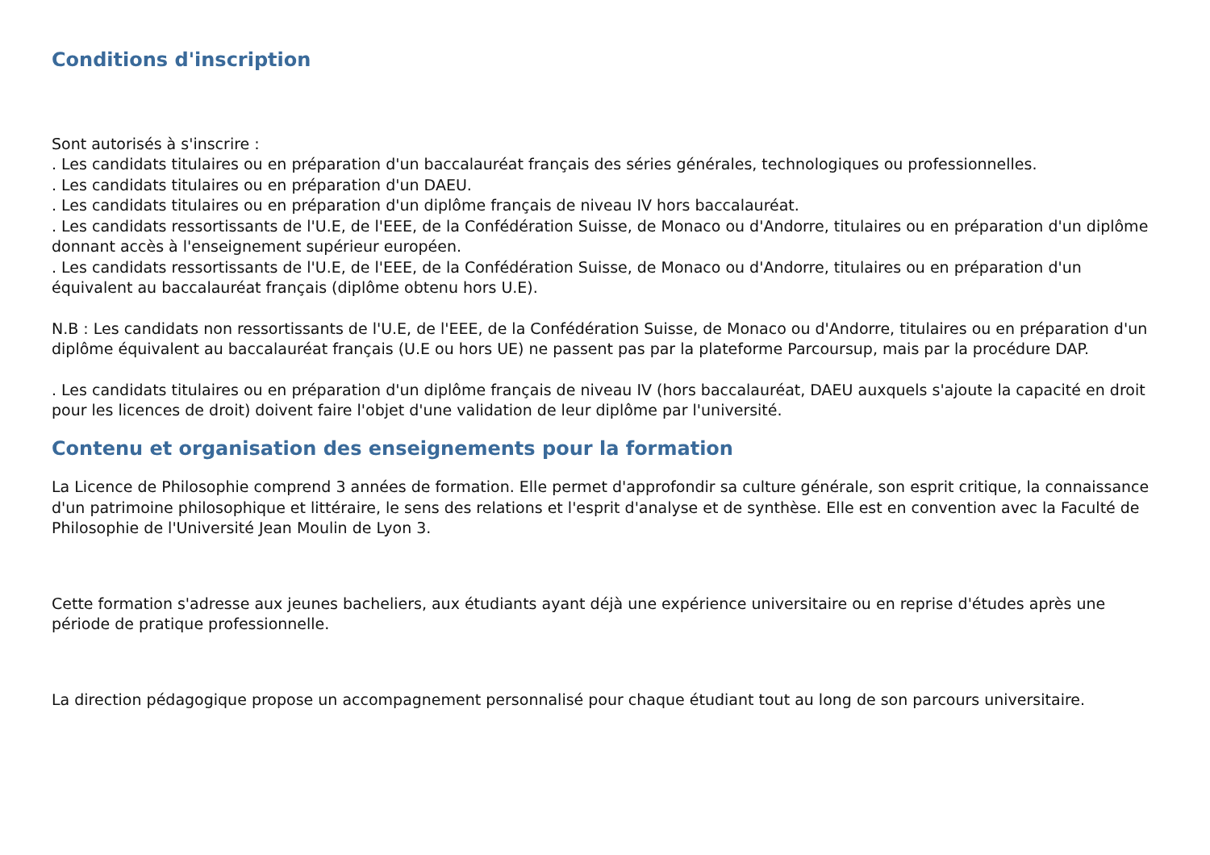Conditions d'inscription
Sont autorisés à s'inscrire :
. Les candidats titulaires ou en préparation d'un baccalauréat français des séries générales, technologiques ou professionnelles.
. Les candidats titulaires ou en préparation d'un DAEU.
. Les candidats titulaires ou en préparation d'un diplôme français de niveau IV hors baccalauréat.
. Les candidats ressortissants de l'U.E, de l'EEE, de la Confédération Suisse, de Monaco ou d'Andorre, titulaires ou en préparation d'un diplôme donnant accès à l'enseignement supérieur européen.
. Les candidats ressortissants de l'U.E, de l'EEE, de la Confédération Suisse, de Monaco ou d'Andorre, titulaires ou en préparation d'un équivalent au baccalauréat français (diplôme obtenu hors U.E).
N.B : Les candidats non ressortissants de l'U.E, de l'EEE, de la Confédération Suisse, de Monaco ou d'Andorre, titulaires ou en préparation d'un diplôme équivalent au baccalauréat français (U.E ou hors UE) ne passent pas par la plateforme Parcoursup, mais par la procédure DAP.
. Les candidats titulaires ou en préparation d'un diplôme français de niveau IV (hors baccalauréat, DAEU auxquels s'ajoute la capacité en droit pour les licences de droit) doivent faire l'objet d'une validation de leur diplôme par l'université.
Contenu et organisation des enseignements pour la formation
La Licence de Philosophie comprend 3 années de formation. Elle permet d'approfondir sa culture générale, son esprit critique, la connaissance d'un patrimoine philosophique et littéraire, le sens des relations et l'esprit d'analyse et de synthèse. Elle est en convention avec la Faculté de Philosophie de l'Université Jean Moulin de Lyon 3.
Cette formation s'adresse aux jeunes bacheliers, aux étudiants ayant déjà une expérience universitaire ou en reprise d'études après une période de pratique professionnelle.
La direction pédagogique propose un accompagnement personnalisé pour chaque étudiant tout au long de son parcours universitaire.